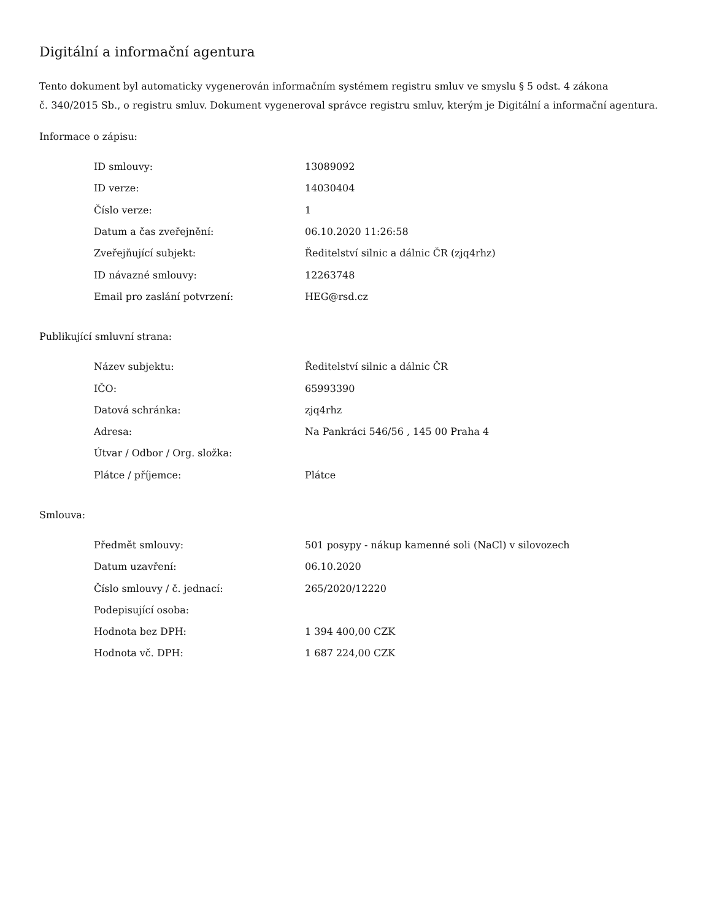Digitální a informační agentura
Tento dokument byl automaticky vygenerován informačním systémem registru smluv ve smyslu § 5 odst. 4 zákona
č. 340/2015 Sb., o registru smluv. Dokument vygeneroval správce registru smluv, kterým je Digitální a informační agentura.
Informace o zápisu:
| ID smlouvy: | 13089092 |
| ID verze: | 14030404 |
| Číslo verze: | 1 |
| Datum a čas zveřejnění: | 06.10.2020 11:26:58 |
| Zveřejňující subjekt: | Ředitelství silnic a dálnic ČR (zjq4rhz) |
| ID návazné smlouvy: | 12263748 |
| Email pro zaslání potvrzení: | HEG@rsd.cz |
Publikující smluvní strana:
| Název subjektu: | Ředitelství silnic a dálnic ČR |
| IČO: | 65993390 |
| Datová schránka: | zjq4rhz |
| Adresa: | Na Pankráci 546/56 , 145 00 Praha 4 |
| Útvar / Odbor / Org. složka: | |
| Plátce / příjemce: | Plátce |
Smlouva:
| Předmět smlouvy: | 501 posypy - nákup kamenné soli (NaCl) v silovozech |
| Datum uzavření: | 06.10.2020 |
| Číslo smlouvy / č. jednací: | 265/2020/12220 |
| Podepisující osoba: | |
| Hodnota bez DPH: | 1 394 400,00 CZK |
| Hodnota vč. DPH: | 1 687 224,00 CZK |